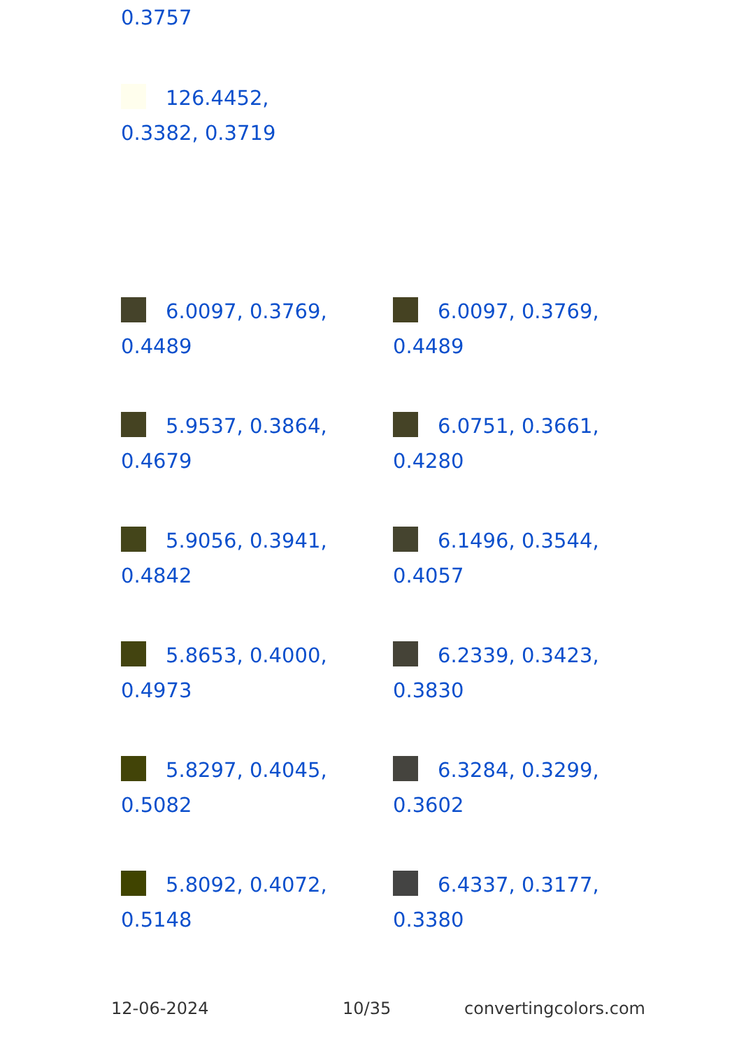0.3757
126.4452, 0.3382, 0.3719
6.0097, 0.3769, 0.4489
6.0097, 0.3769, 0.4489
5.9537, 0.3864, 0.4679
6.0751, 0.3661, 0.4280
5.9056, 0.3941, 0.4842
6.1496, 0.3544, 0.4057
5.8653, 0.4000, 0.4973
6.2339, 0.3423, 0.3830
5.8297, 0.4045, 0.5082
6.3284, 0.3299, 0.3602
5.8092, 0.4072, 0.5148
6.4337, 0.3177, 0.3380
12-06-2024 10/35 convertingcolors.com